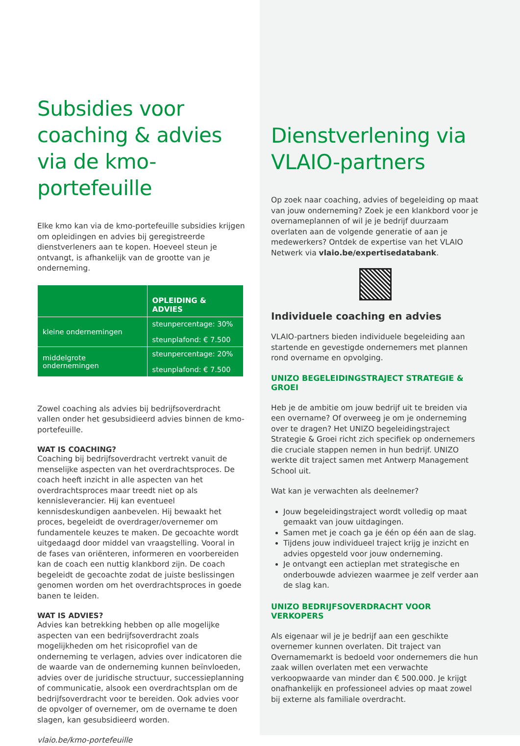Subsidies voor coaching & advies via de kmo-portefeuille
Elke kmo kan via de kmo-portefeuille subsidies krijgen om opleidingen en advies bij geregistreerde dienstverleners aan te kopen. Hoeveel steun je ontvangt, is afhankelijk van de grootte van je onderneming.
| | OPLEIDING & ADVIES |
| --- | --- |
| kleine ondernemingen | steunpercentage: 30% steunplafond: € 7.500 |
| middelgrote ondernemingen | steunpercentage: 20% steunplafond: € 7.500 |
Zowel coaching als advies bij bedrijfsoverdracht vallen onder het gesubsidieerd advies binnen de kmo-portefeuille.
WAT IS COACHING?
Coaching bij bedrijfsoverdracht vertrekt vanuit de menselijke aspecten van het overdrachtsproces. De coach heeft inzicht in alle aspecten van het overdrachtsproces maar treedt niet op als kennisleverancier. Hij kan eventueel kennisdeskundigen aanbevelen. Hij bewaakt het proces, begeleidt de overdrager/overnemer om fundamentele keuzes te maken. De gecoachte wordt uitgedaagd door middel van vraagstelling. Vooral in de fases van oriënteren, informeren en voorbereiden kan de coach een nuttig klankbord zijn. De coach begeleidt de gecoachte zodat de juiste beslissingen genomen worden om het overdrachtsproces in goede banen te leiden.
WAT IS ADVIES?
Advies kan betrekking hebben op alle mogelijke aspecten van een bedrijfsoverdracht zoals mogelijkheden om het risicoprofiel van de onderneming te verlagen, advies over indicatoren die de waarde van de onderneming kunnen beïnvloeden, advies over de juridische structuur, successieplanning of communicatie, alsook een overdrachtsplan om de bedrijfsoverdracht voor te bereiden. Ook advies voor de opvolger of overnemer, om de overname te doen slagen, kan gesubsidieerd worden.
vlaio.be/kmo-portefeuille
Dienstverlening via VLAIO-partners
Op zoek naar coaching, advies of begeleiding op maat van jouw onderneming? Zoek je een klankbord voor je overnameplannen of wil je je bedrijf duurzaam overlaten aan de volgende generatie of aan je medewerkers? Ontdek de expertise van het VLAIO Netwerk via vlaio.be/expertisedatabank.
Individuele coaching en advies
VLAIO-partners bieden individuele begeleiding aan startende en gevestigde ondernemers met plannen rond overname en opvolging.
UNIZO BEGELEIDINGSTRAJECT STRATEGIE & GROEI
Heb je de ambitie om jouw bedrijf uit te breiden via een overname? Of overweeg je om je onderneming over te dragen? Het UNIZO begeleidingstraject Strategie & Groei richt zich specifiek op ondernemers die cruciale stappen nemen in hun bedrijf. UNIZO werkte dit traject samen met Antwerp Management School uit.
Wat kan je verwachten als deelnemer?
Jouw begeleidingstraject wordt volledig op maat gemaakt van jouw uitdagingen.
Samen met je coach ga je één op één aan de slag.
Tijdens jouw individueel traject krijg je inzicht en advies opgesteld voor jouw onderneming.
Je ontvangt een actieplan met strategische en onderbouwde adviezen waarmee je zelf verder aan de slag kan.
UNIZO BEDRIJFSOVERDRACHT VOOR VERKOPERS
Als eigenaar wil je je bedrijf aan een geschikte overnemer kunnen overlaten. Dit traject van Overnamemarkt is bedoeld voor ondernemers die hun zaak willen overlaten met een verwachte verkoopwaarde van minder dan € 500.000. Je krijgt onafhankelijk en professioneel advies op maat zowel bij externe als familiale overdracht.